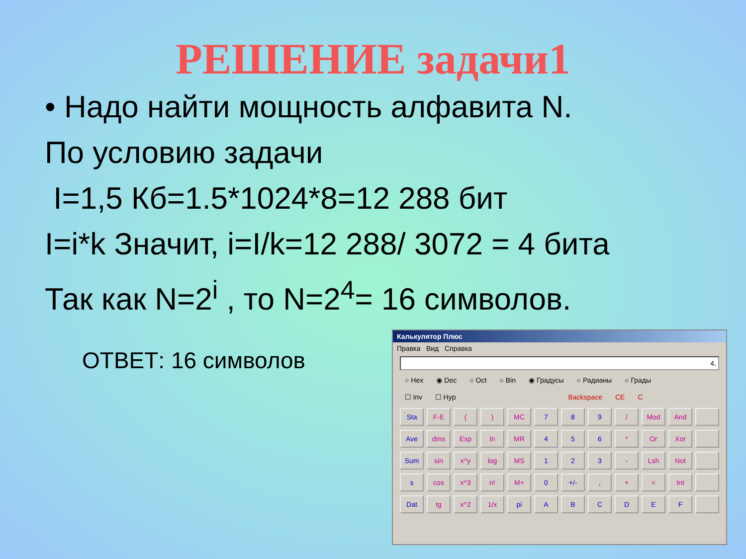РЕШЕНИЕ задачи1
• Надо найти мощность алфавита N.
По условию задачи
I=1,5 Кб=1.5*1024*8=12 288 бит
I=i*k Значит, i=I/k=12 288/ 3072 = 4 бита
Так как N=2<sup>i</sup> , то N=2<sup>4</sup>= 16 символов.
ОТВЕТ: 16 символов
Калькулятор Плюс
Правка Вид Справка
4,
○ Hex ◉ Dec ○ Oct ○ Bin ◉ Градусы ○ Радианы ○ Грады
☐ Inv ☐ Hyp Backspace CE C
Sta F-E () MC 7 8 9 / Mod And Ave dms Exp ln MR 4 5 6 * Or Xor Sum sin x^y log MS 1 2 3 - Lsh Not s cos x^3 n! M+ 0 +/-, + = Int Dat tg x^2 1/x pi ABCDEF